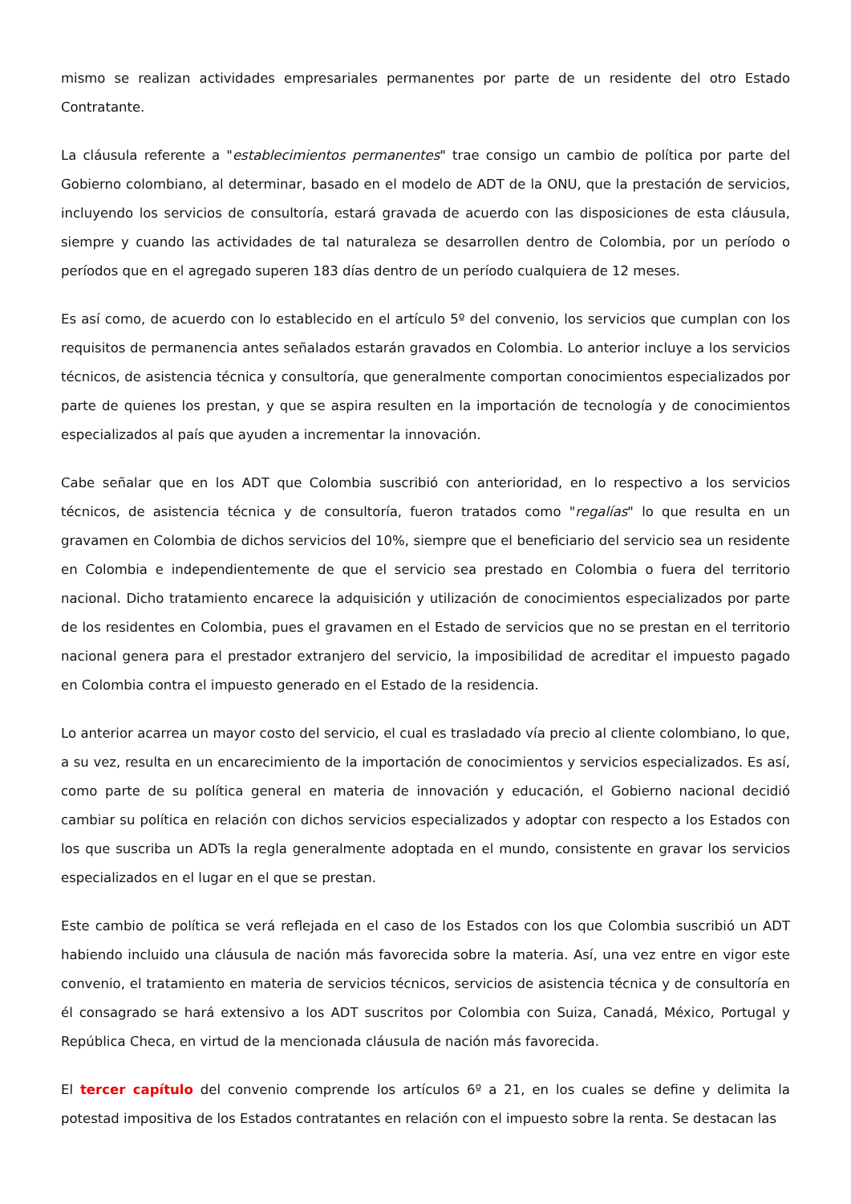mismo se realizan actividades empresariales permanentes por parte de un residente del otro Estado Contratante.
La cláusula referente a "establecimientos permanentes" trae consigo un cambio de política por parte del Gobierno colombiano, al determinar, basado en el modelo de ADT de la ONU, que la prestación de servicios, incluyendo los servicios de consultoría, estará gravada de acuerdo con las disposiciones de esta cláusula, siempre y cuando las actividades de tal naturaleza se desarrollen dentro de Colombia, por un período o períodos que en el agregado superen 183 días dentro de un período cualquiera de 12 meses.
Es así como, de acuerdo con lo establecido en el artículo 5º del convenio, los servicios que cumplan con los requisitos de permanencia antes señalados estarán gravados en Colombia. Lo anterior incluye a los servicios técnicos, de asistencia técnica y consultoría, que generalmente comportan conocimientos especializados por parte de quienes los prestan, y que se aspira resulten en la importación de tecnología y de conocimientos especializados al país que ayuden a incrementar la innovación.
Cabe señalar que en los ADT que Colombia suscribió con anterioridad, en lo respectivo a los servicios técnicos, de asistencia técnica y de consultoría, fueron tratados como "regalías" lo que resulta en un gravamen en Colombia de dichos servicios del 10%, siempre que el beneficiario del servicio sea un residente en Colombia e independientemente de que el servicio sea prestado en Colombia o fuera del territorio nacional. Dicho tratamiento encarece la adquisición y utilización de conocimientos especializados por parte de los residentes en Colombia, pues el gravamen en el Estado de servicios que no se prestan en el territorio nacional genera para el prestador extranjero del servicio, la imposibilidad de acreditar el impuesto pagado en Colombia contra el impuesto generado en el Estado de la residencia.
Lo anterior acarrea un mayor costo del servicio, el cual es trasladado vía precio al cliente colombiano, lo que, a su vez, resulta en un encarecimiento de la importación de conocimientos y servicios especializados. Es así, como parte de su política general en materia de innovación y educación, el Gobierno nacional decidió cambiar su política en relación con dichos servicios especializados y adoptar con respecto a los Estados con los que suscriba un ADTs la regla generalmente adoptada en el mundo, consistente en gravar los servicios especializados en el lugar en el que se prestan.
Este cambio de política se verá reflejada en el caso de los Estados con los que Colombia suscribió un ADT habiendo incluido una cláusula de nación más favorecida sobre la materia. Así, una vez entre en vigor este convenio, el tratamiento en materia de servicios técnicos, servicios de asistencia técnica y de consultoría en él consagrado se hará extensivo a los ADT suscritos por Colombia con Suiza, Canadá, México, Portugal y República Checa, en virtud de la mencionada cláusula de nación más favorecida.
El tercer capítulo del convenio comprende los artículos 6º a 21, en los cuales se define y delimita la potestad impositiva de los Estados contratantes en relación con el impuesto sobre la renta. Se destacan las